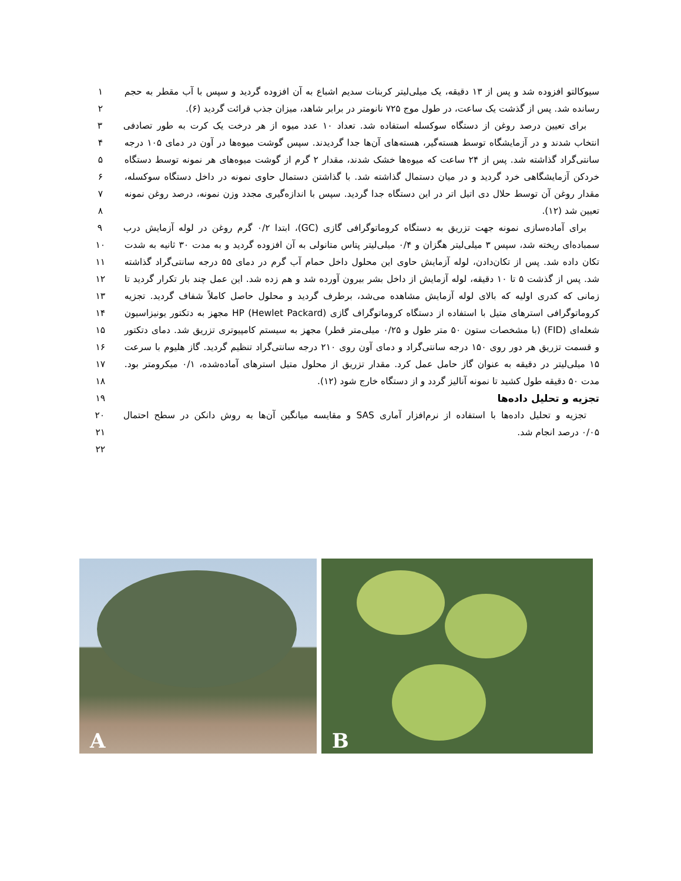سیوکالتو افزوده شد و پس از ۱۳ دقیقه، یک میلی‌لیتر کربنات سدیم اشباع به آن افزوده گردید و سپس با آب مقطر به حجم
۱
رسانده شد. پس از گذشت یک ساعت، در طول موج ۷۲۵ نانومتر در برابر شاهد، میزان جذب قرائت گردید (۶). ۲
برای تعیین درصد روغن از دستگاه سوکسله استفاده شد. تعداد ۱۰ عدد میوه از هر درخت یک کرت به طور تصادفی
۳
انتخاب شدند و در آزمایشگاه توسط هسته‌گیر، هسته‌های آن‌ها جدا گردیدند. سپس گوشت میوه‌ها در آون در دمای ۱۰۵ درجه
۴
سانتی‌گراد گذاشته شد. پس از ۲۴ ساعت که میوه‌ها خشک شدند، مقدار ۲ گرم از گوشت میوه‌های هر نمونه توسط دستگاه
۵
خردکن آزمایشگاهی خرد گردید و در میان دستمال گذاشته شد. با گذاشتن دستمال حاوی نمونه در داخل دستگاه سوکسله،
۶
مقدار روغن آن توسط حلال دی اتیل اتر در این دستگاه جدا گردید. سپس با اندازه‌گیری مجدد وزن نمونه، درصد روغن نمونه
۷
تعیین شد (۱۲). ۸
برای آماده‌سازی نمونه جهت تزریق به دستگاه کروماتوگرافی گازی (GC)، ابتدا ۰/۲ گرم روغن در لوله آزمایش درب
۹
سمباده‌ای ریخته شد، سپس ۳ میلی‌لیتر هگزان و ۰/۴ میلی‌لیتر پتاس متانولی به آن افزوده گردید و به مدت ۳۰ ثانیه به شدت
۱۰
تکان داده شد. پس از تکان‌دادن، لوله آزمایش حاوی این محلول داخل حمام آب گرم در دمای ۵۵ درجه سانتی‌گراد گذاشته
۱۱
شد. پس از گذشت ۵ تا ۱۰ دقیقه، لوله آزمایش از داخل بشر بیرون آورده شد و هم زده شد. این عمل چند بار تکرار گردید تا
۱۲
زمانی که کدری اولیه که بالای لوله آزمایش مشاهده می‌شد، برطرف گردید و محلول حاصل کاملاً شفاف گردید. تجزیه
۱۳
کروماتوگرافی استرهای متیل با استفاده از دستگاه کروماتوگراف گازی HP (Hewlet Packard) مجهز به دتکتور یونیزاسیون
۱۴
شعله‌ای (FID) (با مشخصات ستون ۵۰ متر طول و ۰/۲۵ میلی‌متر قطر) مجهز به سیستم کامپیوتری تزریق شد. دمای دتکتور
۱۵
و قسمت تزریق هر دور روی ۱۵۰ درجه سانتی‌گراد و دمای آون روی ۲۱۰ درجه سانتی‌گراد تنظیم گردید. گاز هلیوم با سرعت
۱۶
۱۵ میلی‌لیتر در دقیقه به عنوان گاز حامل عمل کرد. مقدار تزریق از محلول متیل استرهای آماده‌شده، ۰/۱ میکرومتر بود.
۱۷
مدت ۵۰ دقیقه طول کشید تا نمونه آنالیز گردد و از دستگاه خارج شود (۱۲). ۱۸
تجزیه و تحلیل داده‌ها ۱۹
تجزیه و تحلیل داده‌ها با استفاده از نرم‌افزار آماری SAS و مقایسه میانگین آن‌ها به روش دانکن در سطح احتمال
۲۰
۰/۰۵ درصد انجام شد. ۲۱
۲۲
A
B